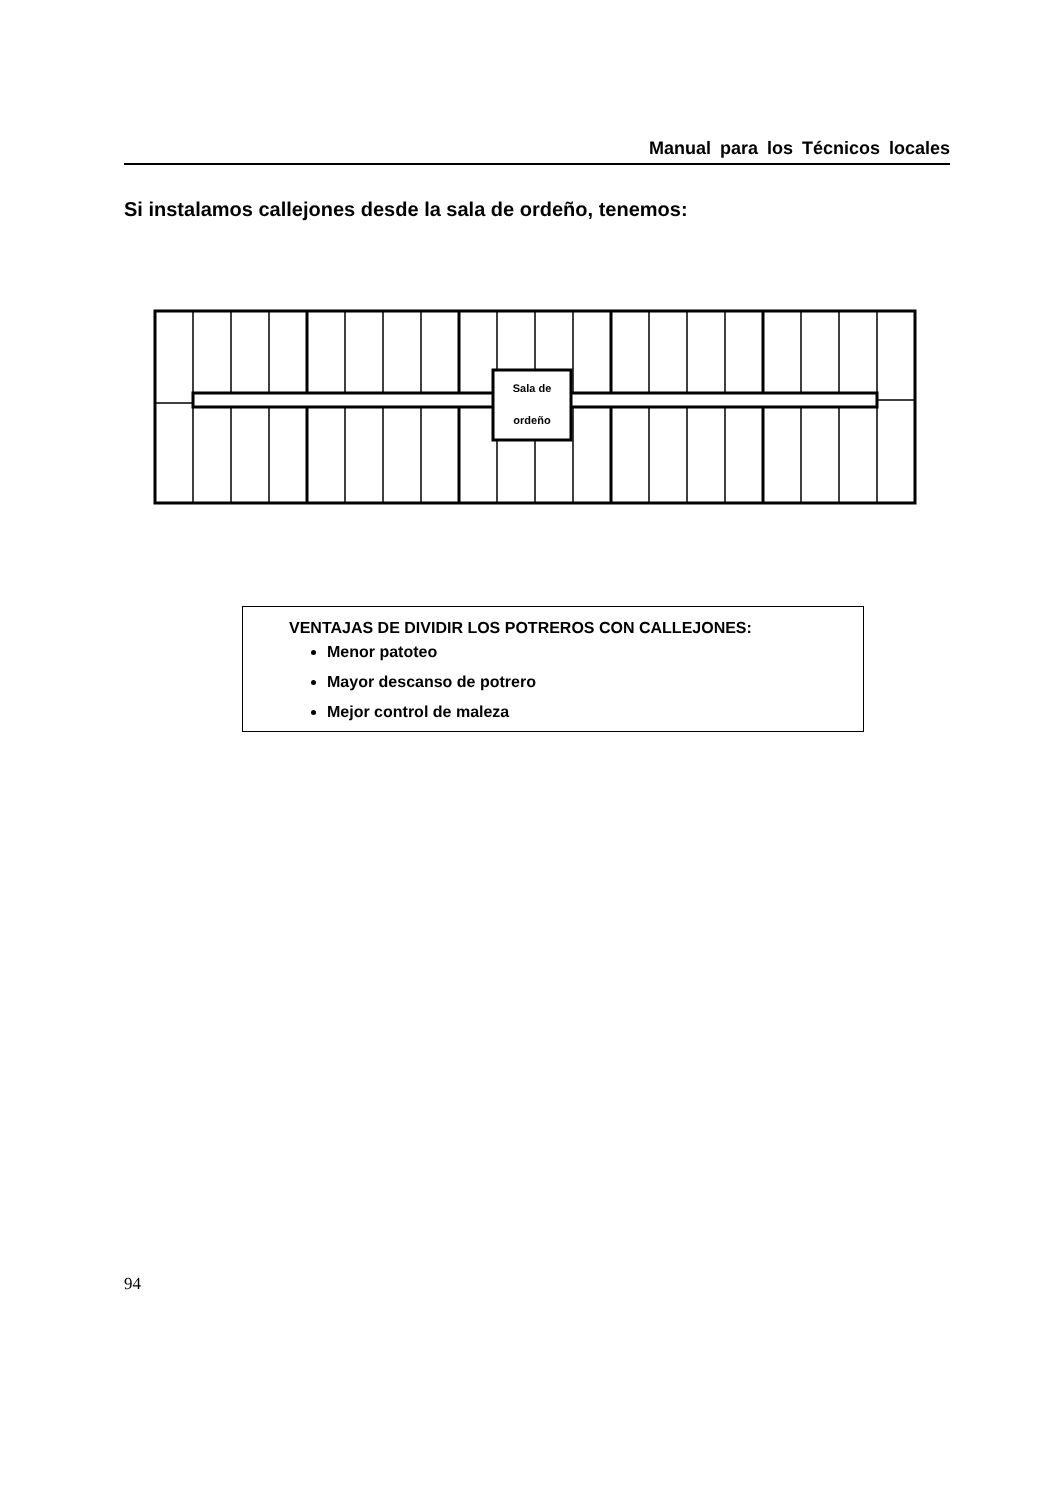Manual para los Técnicos locales
Si instalamos callejones desde la sala de ordeño, tenemos:
Sala de
ordeño
VENTAJAS DE DIVIDIR LOS POTREROS CON CALLEJONES:
Menor patoteo
Mayor descanso de potrero
Mejor control de maleza
94